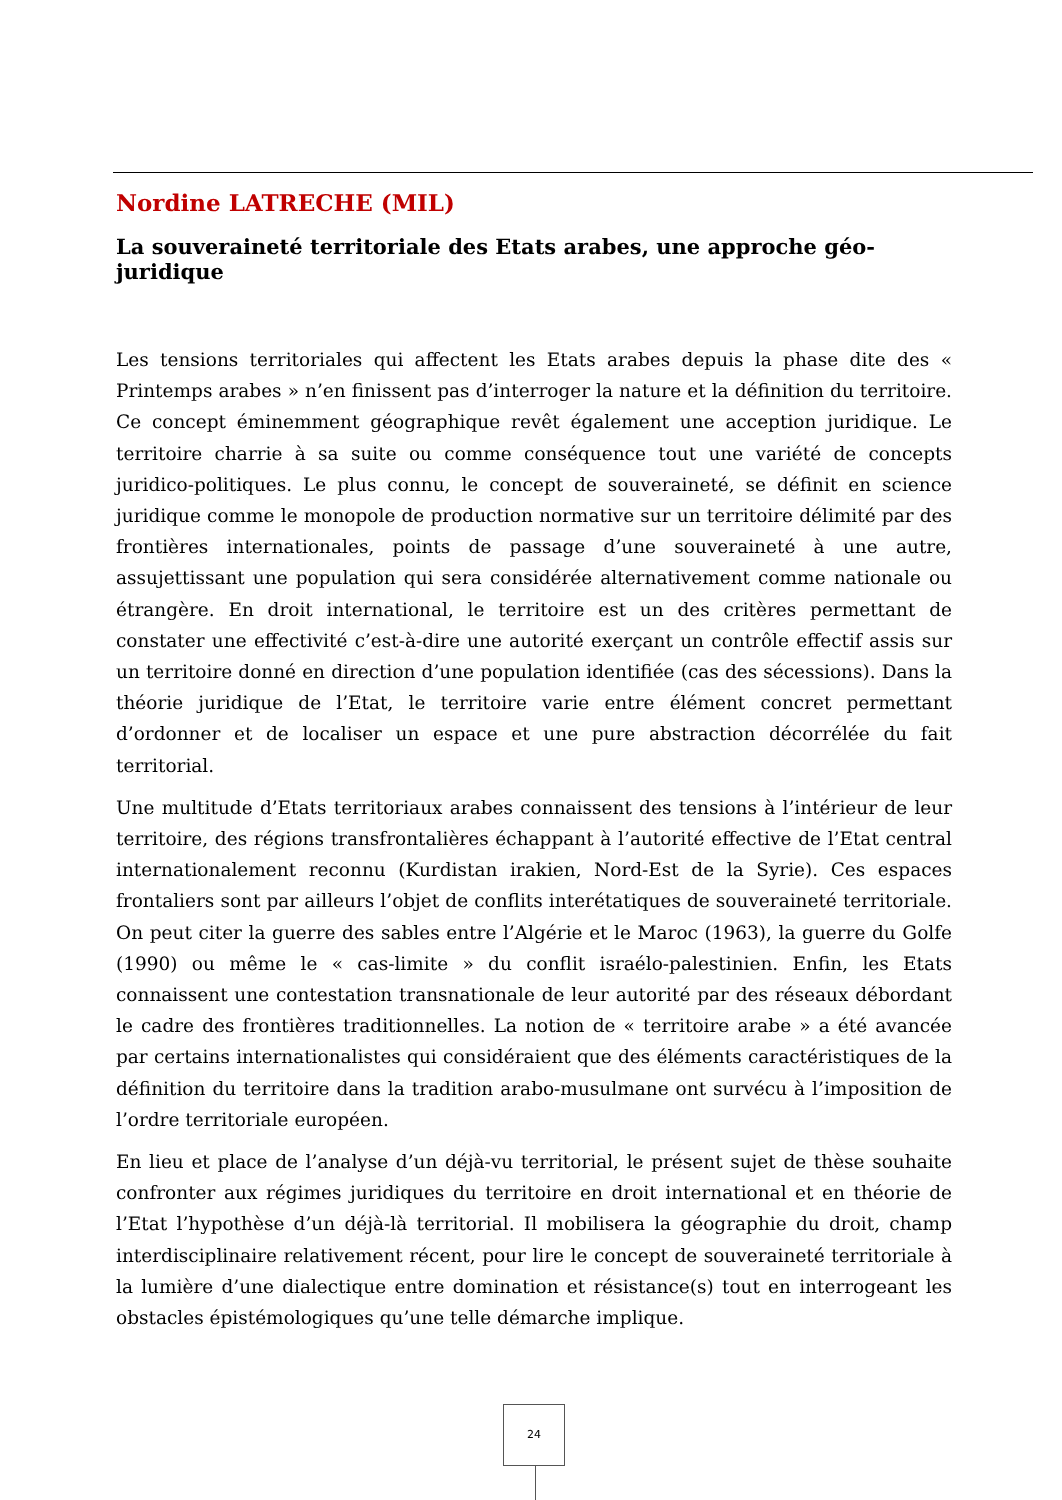Nordine LATRECHE (MIL)
La souveraineté territoriale des Etats arabes, une approche géo-juridique
Les tensions territoriales qui affectent les Etats arabes depuis la phase dite des « Printemps arabes » n’en finissent pas d’interroger la nature et la définition du territoire. Ce concept éminemment géographique revêt également une acception juridique. Le territoire charrie à sa suite ou comme conséquence tout une variété de concepts juridico-politiques. Le plus connu, le concept de souveraineté, se définit en science juridique comme le monopole de production normative sur un territoire délimité par des frontières internationales, points de passage d’une souveraineté à une autre, assujettissant une population qui sera considérée alternativement comme nationale ou étrangère. En droit international, le territoire est un des critères permettant de constater une effectivité c’est-à-dire une autorité exerçant un contrôle effectif assis sur un territoire donné en direction d’une population identifiée (cas des sécessions). Dans la théorie juridique de l’Etat, le territoire varie entre élément concret permettant d’ordonner et de localiser un espace et une pure abstraction décorrélée du fait territorial.
Une multitude d’Etats territoriaux arabes connaissent des tensions à l’intérieur de leur territoire, des régions transfrontalières échappant à l’autorité effective de l’Etat central internationalement reconnu (Kurdistan irakien, Nord-Est de la Syrie). Ces espaces frontaliers sont par ailleurs l’objet de conflits interétatiques de souveraineté territoriale. On peut citer la guerre des sables entre l’Algérie et le Maroc (1963), la guerre du Golfe (1990) ou même le « cas-limite » du conflit israélo-palestinien. Enfin, les Etats connaissent une contestation transnationale de leur autorité par des réseaux débordant le cadre des frontières traditionnelles. La notion de « territoire arabe » a été avancée par certains internationalistes qui considéraient que des éléments caractéristiques de la définition du territoire dans la tradition arabo-musulmane ont survécu à l’imposition de l’ordre territoriale européen.
En lieu et place de l’analyse d’un déjà-vu territorial, le présent sujet de thèse souhaite confronter aux régimes juridiques du territoire en droit international et en théorie de l’Etat l’hypothèse d’un déjà-là territorial. Il mobilisera la géographie du droit, champ interdisciplinaire relativement récent, pour lire le concept de souveraineté territoriale à la lumière d’une dialectique entre domination et résistance(s) tout en interrogeant les obstacles épistémologiques qu’une telle démarche implique.
24